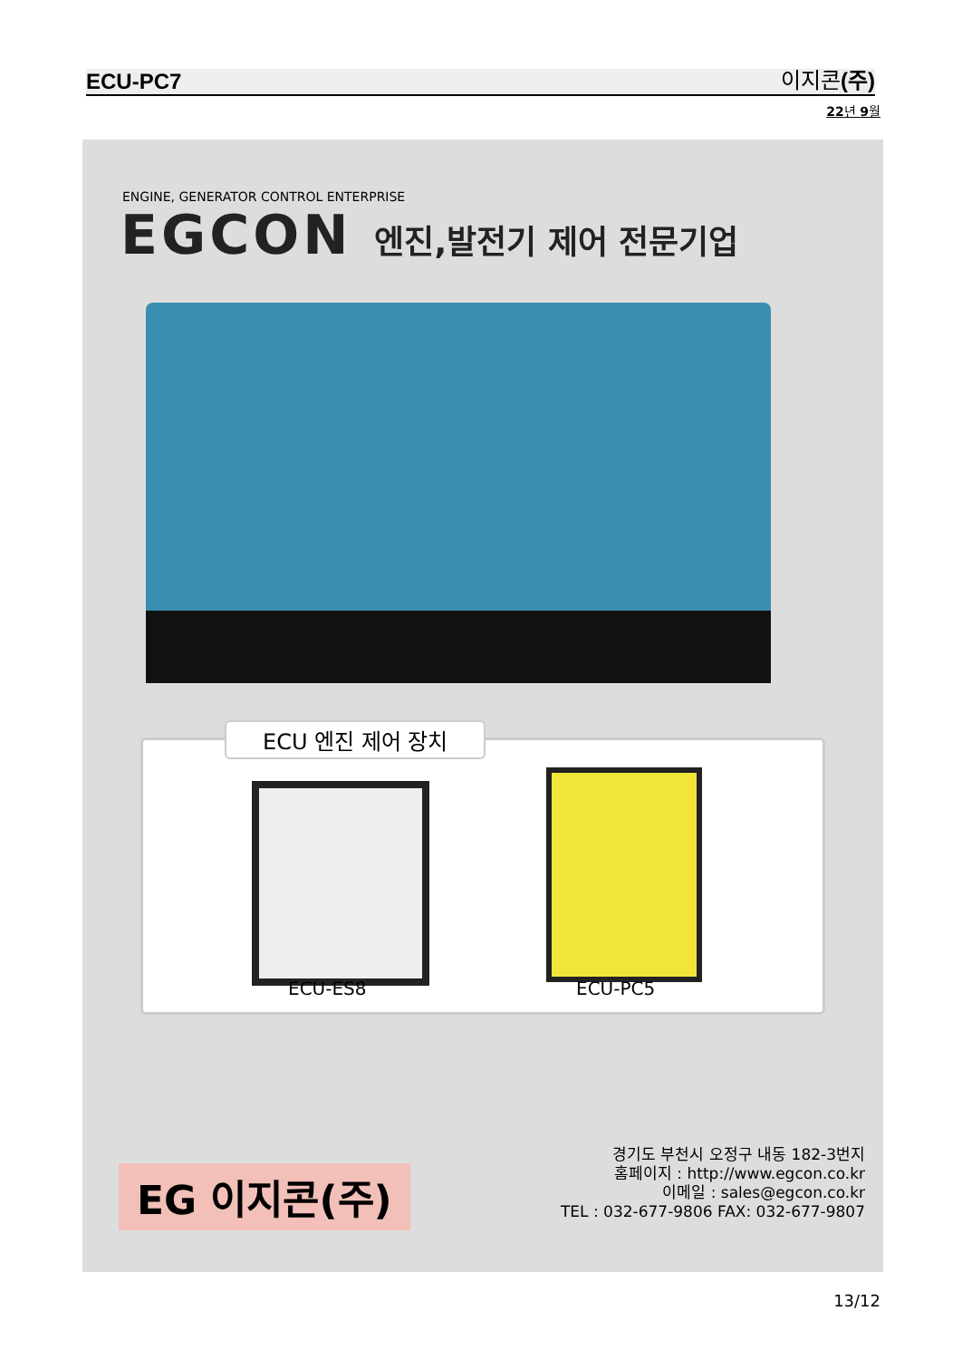ECU-PC7 이지콘(주)
22년 9월
ENGINE, GENERATOR CONTROL ENTERPRISE
EGCON 엔진,발전기 제어 전문기업
ECU 엔진 제어 장치
ECU-ES8 ECU-PC5
EG 이지콘(주)
경기도 부천시 오정구 내동 182-3번지
홈페이지 : http://www.egcon.co.kr
이메일 : sales@egcon.co.kr
TEL : 032-677-9806 FAX: 032-677-9807
13/12